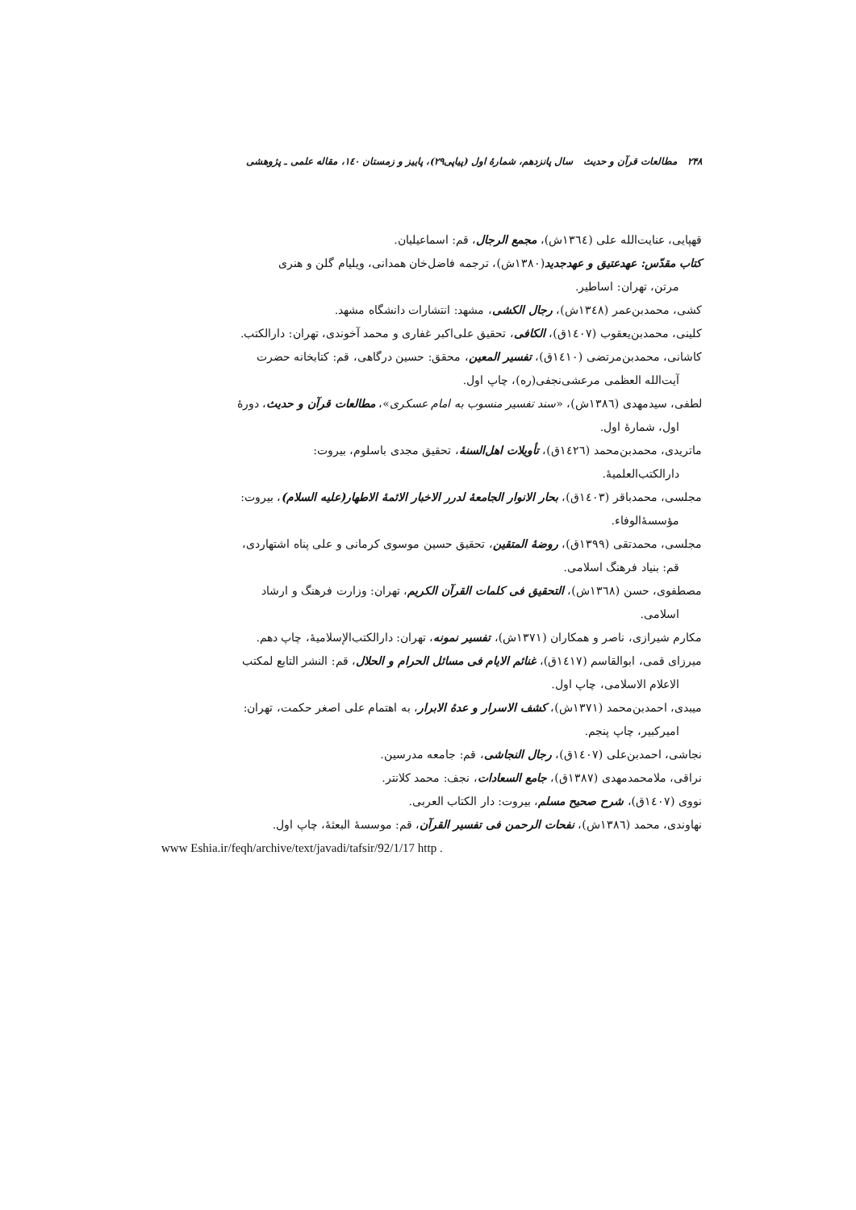۲۴۸ مطالعات قرآن و حدیث سال پانزدهم، شمارهٔ اول (پیاپی۲۹)، پاییز و زمستان ۱٤۰، مقاله علمی ـ پژوهشی
قهپایی، عنایت‌الله علی (۱۳٦٤ش)، مجمع الرجال، قم: اسماعیلیان.
کتاب مقدّس: عهدعتیق و عهدجدید(۱۳۸۰ش)، ترجمه فاضل‌خان همدانی، ویلیام گلن و هنری
مرتن، تهران: اساطیر.
کشی، محمدبن‌عمر (۱۳٤۸ش)، رجال الکشی، مشهد: انتشارات دانشگاه مشهد.
کلینی، محمدبن‌یعقوب (۱٤۰۷ق)، الکافی، تحقیق علی‌اکبر غفاری و محمد آخوندی، تهران: دارالکتب.
کاشانی، محمدبن‌مرتضی (۱٤۱۰ق)، تفسیر المعین، محقق: حسین درگاهی، قم: کتابخانه حضرت
آیت‌الله العظمی مرعشی‌نجفی(ره)، چاپ اول.
لطفی، سیدمهدی (۱۳۸٦ش)، «سند تفسیر منسوب به امام عسکری»، مطالعات قرآن و حدیث، دورهٔ
اول، شمارهٔ اول.
ماتریدی، محمدبن‌محمد (۱٤۲٦ق)، تأویلات اهل‌السنهٔ، تحقیق مجدی باسلوم، بیروت:
دارالکتب‌العلمیهٔ.
مجلسی، محمدباقر (۱٤۰۳ق)، بحار الانوار الجامعهٔ لدرر الاخبار الائمهٔ الاطهار(علیه السلام)، بیروت:
مؤسسهٔ‌الوفاء.
مجلسی، محمدتقی (۱۳۹۹ق)، روضهٔ المتقین، تحقیق حسین موسوی کرمانی و علی پناه اشتهاردی،
قم: بنیاد فرهنگ اسلامی.
مصطفوی، حسن (۱۳٦۸ش)، التحقیق فی کلمات القرآن الکریم، تهران: وزارت فرهنگ و ارشاد
اسلامی.
مکارم شیرازی، ناصر و همکاران (۱۳۷۱ش)، تفسیر نمونه، تهران: دارالکتب‌الإسلامیهٔ، چاپ دهم.
میرزای قمی، ابوالقاسم (۱٤۱۷ق)، غنائم الایام فی مسائل الحرام و الحلال، قم: النشر التابع لمکتب
الاعلام الاسلامی، چاپ اول.
میبدی، احمدبن‌محمد (۱۳۷۱ش)، کشف الاسرار و عدهٔ الابرار، به اهتمام علی اصغر حکمت، تهران:
امیرکبیر، چاپ پنجم.
نجاشی، احمدبن‌علی (۱٤۰۷ق)، رجال النجاشی، قم: جامعه مدرسین.
نراقی، ملامحمدمهدی (۱۳۸۷ق)، جامع السعادات، نجف: محمد کلانتر.
نووی (۱٤۰۷ق)، شرح صحیح مسلم، بیروت: دار الکتاب العربی.
نهاوندی، محمد (۱۳۸٦ش)، نفحات الرحمن فی تفسیر القرآن، قم: موسسهٔ البعثهٔ، چاپ اول.
www Eshia.ir/feqh/archive/text/javadi/tafsir/92/1/17 http .